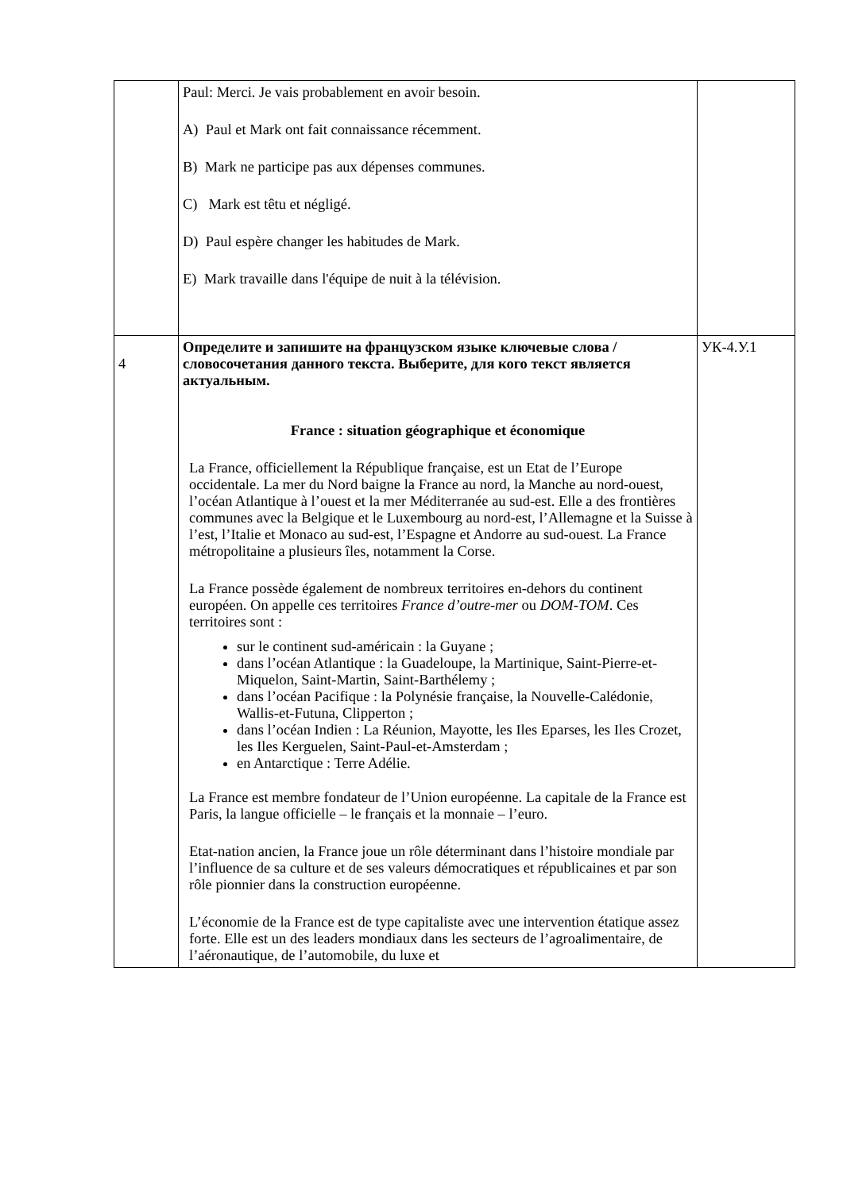| | Paul: Merci. Je vais probablement en avoir besoin. A) Paul et Mark ont fait connaissance récemment. B) Mark ne participe pas aux dépenses communes. C) Mark est têtu et négligé. D) Paul espère changer les habitudes de Mark. E) Mark travaille dans l'équipe de nuit à la télévision. | |
| 4 | Определите и запишите на французском языке ключевые слова / словосочетания данного текста. Выберите, для кого текст является актуальным. France : situation géographique et économique La France, officiellement la République française, est un Etat de l’Europe occidentale. La mer du Nord baigne la France au nord, la Manche au nord-ouest, l’océan Atlantique à l’ouest et la mer Méditerranée au sud-est. Elle a des frontières communes avec la Belgique et le Luxembourg au nord-est, l’Allemagne et la Suisse à l’est, l’Italie et Monaco au sud-est, l’Espagne et Andorre au sud-ouest. La France métropolitaine a plusieurs îles, notamment la Corse. La France possède également de nombreux territoires en-dehors du continent européen. On appelle ces territoires France d’outre-mer ou DOM-TOM . Ces territoires sont : sur le continent sud-américain : la Guyane ; dans l’océan Atlantique : la Guadeloupe, la Martinique, Saint-Pierre-et-Miquelon, Saint-Martin, Saint-Barthélemy ; dans l’océan Pacifique : la Polynésie française, la Nouvelle-Calédonie, Wallis-et-Futuna, Clipperton ; dans l’océan Indien : La Réunion, Mayotte, les Iles Eparses, les Iles Crozet, les Iles Kerguelen, Saint-Paul-et-Amsterdam ; en Antarctique : Terre Adélie. La France est membre fondateur de l’Union européenne. La capitale de la France est Paris, la langue officielle – le français et la monnaie – l’euro. Etat-nation ancien, la France joue un rôle déterminant dans l’histoire mondiale par l’influence de sa culture et de ses valeurs démocratiques et républicaines et par son rôle pionnier dans la construction européenne. L’économie de la France est de type capitaliste avec une intervention étatique assez forte. Elle est un des leaders mondiaux dans les secteurs de l’agroalimentaire, de l’aéronautique, de l’automobile, du luxe et | УК-4.У.1 |